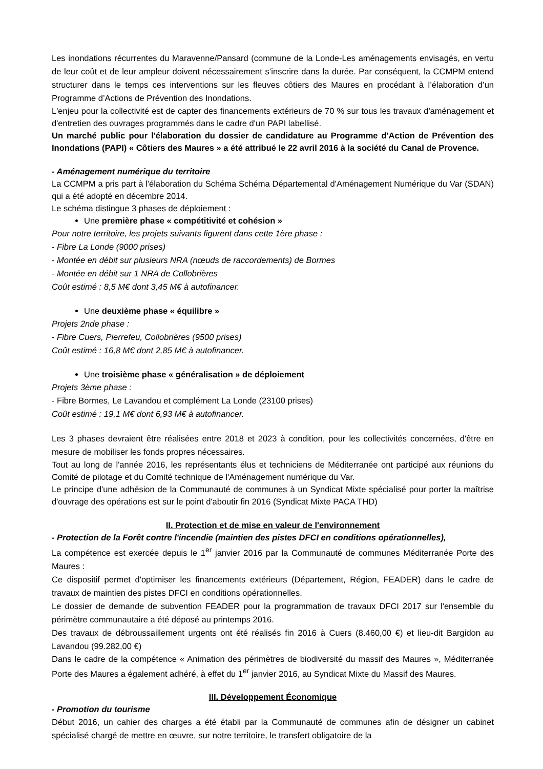Les inondations récurrentes du Maravenne/Pansard (commune de la Londe-Les aménagements envisagés, en vertu de leur coût et de leur ampleur doivent nécessairement s’inscrire dans la durée. Par conséquent, la CCMPM entend structurer dans le temps ces interventions sur les fleuves côtiers des Maures en procédant à l’élaboration d’un Programme d’Actions de Prévention des Inondations.
L'enjeu pour la collectivité est de capter des financements extérieurs de 70 % sur tous les travaux d'aménagement et d'entretien des ouvrages programmés dans le cadre d'un PAPI labellisé.
Un marché public pour l'élaboration du dossier de candidature au Programme d'Action de Prévention des Inondations (PAPI) « Côtiers des Maures » a été attribué le 22 avril 2016 à la société du Canal de Provence.
- Aménagement numérique du territoire
La CCMPM a pris part à l'élaboration du Schéma Schéma Départemental d'Aménagement Numérique du Var (SDAN) qui a été adopté en décembre 2014.
Le schéma distingue 3 phases de déploiement :
Une première phase « compétitivité et cohésion »
Pour notre territoire, les projets suivants figurent dans cette 1ère phase :
- Fibre La Londe (9000 prises)
- Montée en débit sur plusieurs NRA (nœuds de raccordements) de Bormes
- Montée en débit sur 1 NRA de Collobrières
Coût estimé : 8,5 M€ dont 3,45 M€ à autofinancer.
Une deuxième phase « équilibre »
Projets 2nde phase :
- Fibre Cuers, Pierrefeu, Collobrières (9500 prises)
Coût estimé : 16,8 M€ dont 2,85 M€ à autofinancer.
Une troisième phase « généralisation » de déploiement
Projets 3ème phase :
- Fibre Bormes, Le Lavandou et complément La Londe (23100 prises)
Coût estimé : 19,1 M€ dont 6,93 M€ à autofinancer.
Les 3 phases devraient être réalisées entre 2018 et 2023 à condition, pour les collectivités concernées, d'être en mesure de mobiliser les fonds propres nécessaires.
Tout au long de l'année 2016, les représentants élus et techniciens de Méditerranée ont participé aux réunions du Comité de pilotage et du Comité technique de l'Aménagement numérique du Var.
Le principe d'une adhésion de la Communauté de communes à un Syndicat Mixte spécialisé pour porter la maîtrise d'ouvrage des opérations est sur le point d'aboutir fin 2016 (Syndicat Mixte PACA THD)
II. Protection et de mise en valeur de l'environnement
- Protection de la Forêt contre l'incendie (maintien des pistes DFCI en conditions opérationnelles),
La compétence est exercée depuis le 1<sup>er</sup> janvier 2016 par la Communauté de communes Méditerranée Porte des Maures :
Ce dispositif permet d'optimiser les financements extérieurs (Département, Région, FEADER) dans le cadre de travaux de maintien des pistes DFCI en conditions opérationnelles.
Le dossier de demande de subvention FEADER pour la programmation de travaux DFCI 2017 sur l'ensemble du périmètre communautaire a été déposé au printemps 2016.
Des travaux de débroussaillement urgents ont été réalisés fin 2016 à Cuers (8.460,00 €) et lieu-dit Bargidon au Lavandou (99.282,00 €)
Dans le cadre de la compétence « Animation des périmètres de biodiversité du massif des Maures », Méditerranée Porte des Maures a également adhéré, à effet du 1<sup>er</sup> janvier 2016, au Syndicat Mixte du Massif des Maures.
III. Développement Économique
- Promotion du tourisme
Début 2016, un cahier des charges a été établi par la Communauté de communes afin de désigner un cabinet spécialisé chargé de mettre en œuvre, sur notre territoire, le transfert obligatoire de la